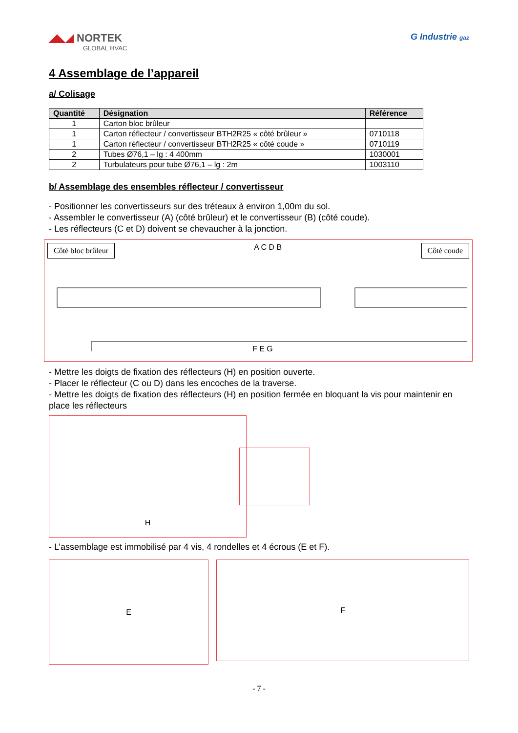◢◣◢ NORTEK
GLOBAL HVAC
G Industrie gaz
4 Assemblage de l’appareil
a/ Colisage
| Quantité | Désignation | Référence |
| --- | --- | --- |
| 1 | Carton bloc brûleur | |
| 1 | Carton réflecteur / convertisseur BTH2R25 « côté brûleur » | 0710118 |
| 1 | Carton réflecteur / convertisseur BTH2R25 « côté coude » | 0710119 |
| 2 | Tubes Ø76,1 – lg : 4 400mm | 1030001 |
| 2 | Turbulateurs pour tube Ø76,1 – lg : 2m | 1003110 |
b/ Assemblage des ensembles réflecteur / convertisseur
- Positionner les convertisseurs sur des tréteaux à environ 1,00m du sol.
- Assembler le convertisseur (A) (côté brûleur) et le convertisseur (B) (côté coude).
- Les réflecteurs (C et D) doivent se chevaucher à la jonction.
Côté bloc brûleur A C D B Côté coude
F E G
- Mettre les doigts de fixation des réflecteurs (H) en position ouverte.
- Placer le réflecteur (C ou D) dans les encoches de la traverse.
- Mettre les doigts de fixation des réflecteurs (H) en position fermée en bloquant la vis pour maintenir en place les réflecteurs
H
- L’assemblage est immobilisé par 4 vis, 4 rondelles et 4 écrous (E et F).
E
F
- 7 -